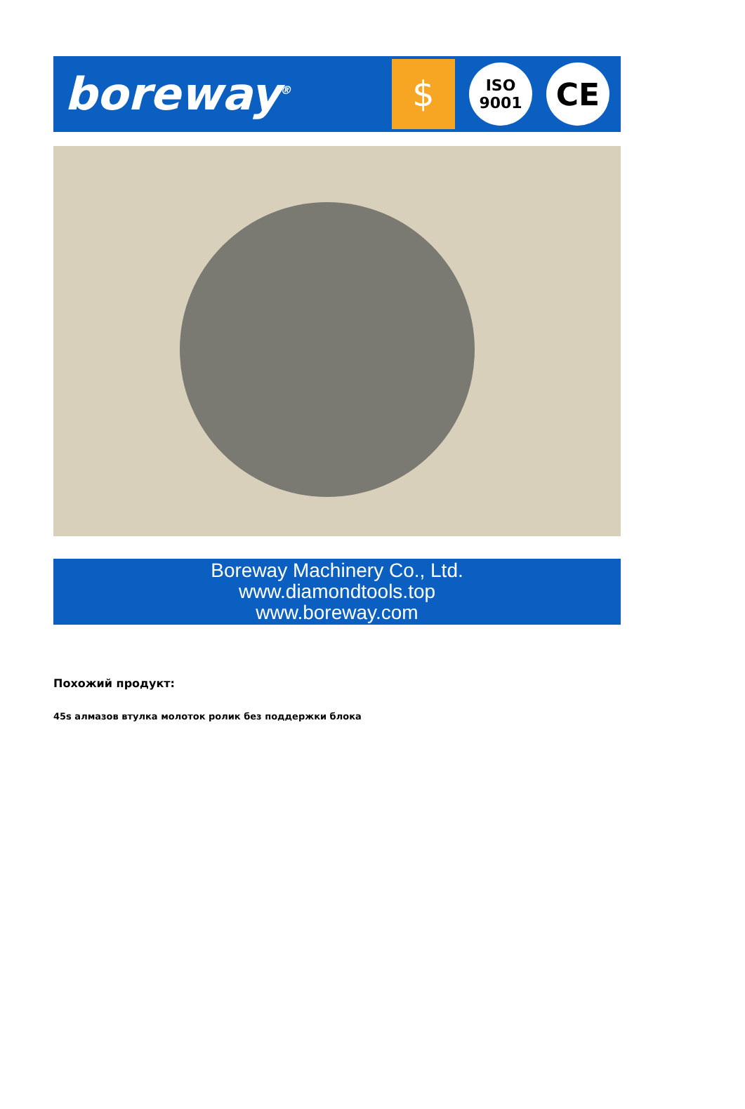boreway<sup>®</sup>
$
ISO
9001
CE
Boreway Machinery Co., Ltd.
www.diamondtools.top
www.boreway.com
Похожий продукт:
45s алмазов втулка молоток ролик без поддержки блока